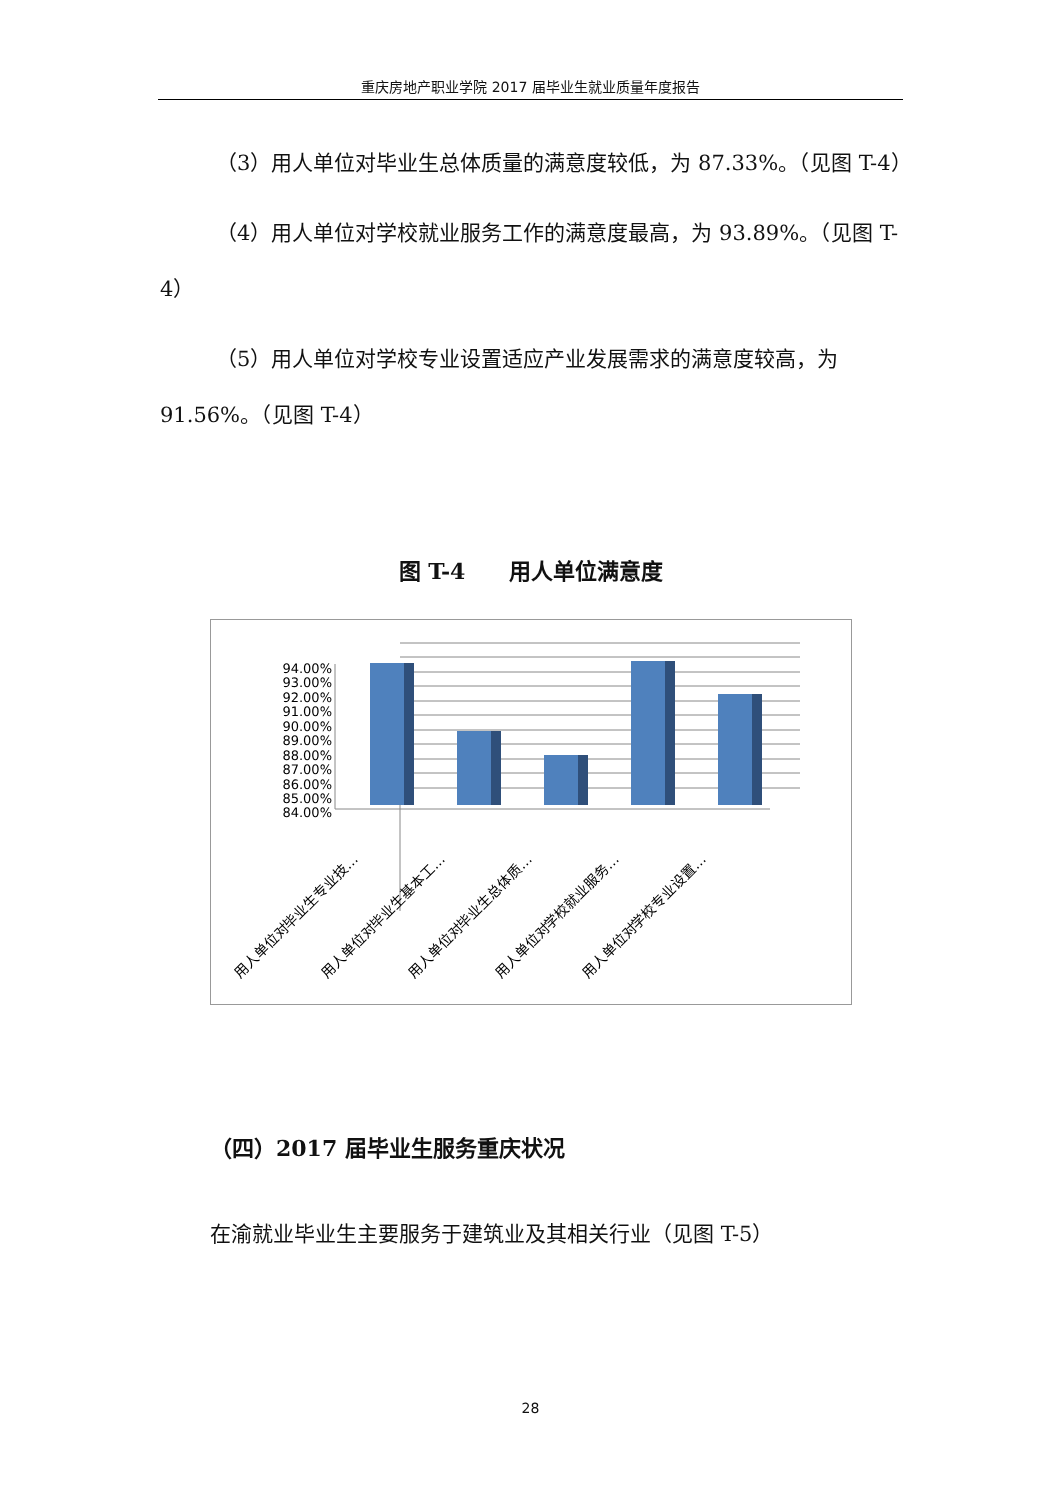重庆房地产职业学院 2017 届毕业生就业质量年度报告
（3）用人单位对毕业生总体质量的满意度较低，为 87.33%。（见图 T-4）
（4）用人单位对学校就业服务工作的满意度最高，为 93.89%。（见图 T-4）
（5）用人单位对学校专业设置适应产业发展需求的满意度较高，为 91.56%。（见图 T-4）
图 T-4　　用人单位满意度
94.00%
93.00%
92.00%
91.00%
90.00%
89.00%
88.00%
87.00%
86.00%
85.00%
84.00%
用人单位对毕业生专业技…
用人单位对毕业生基本工…
用人单位对毕业生总体质…
用人单位对学校就业服务…
用人单位对学校专业设置…
（四）2017 届毕业生服务重庆状况
在渝就业毕业生主要服务于建筑业及其相关行业（见图 T-5）
28